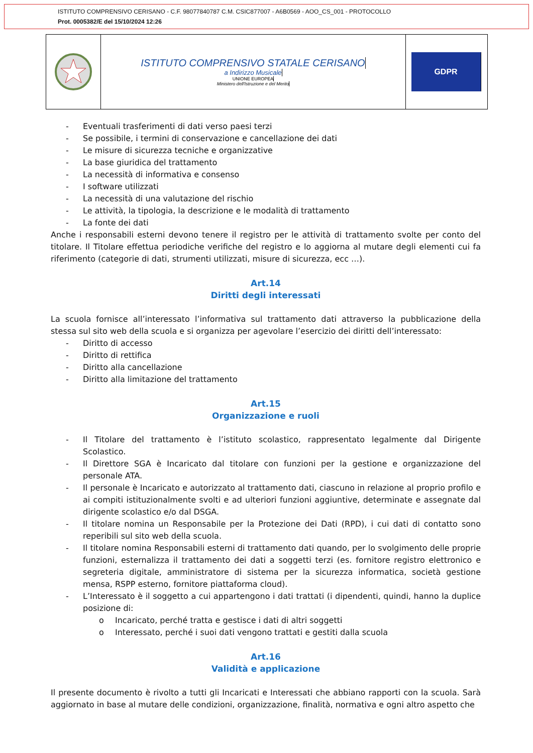ISTITUTO COMPRENSIVO CERISANO - C.F. 98077840787 C.M. CSIC877007 - A6B0569 - AOO_CS_001 - PROTOCOLLO
Prot. 0005382/E del 15/10/2024 12:26
ISTITUTO COMPRENSIVO STATALE CERISANO
a Indirizzo Musicale
UNIONE EUROPEA
Ministero dell'Istruzione e del Merito
GDPR
- Eventuali trasferimenti di dati verso paesi terzi
- Se possibile, i termini di conservazione e cancellazione dei dati
- Le misure di sicurezza tecniche e organizzative
- La base giuridica del trattamento
- La necessità di informativa e consenso
- I software utilizzati
- La necessità di una valutazione del rischio
- Le attività, la tipologia, la descrizione e le modalità di trattamento
- La fonte dei dati
Anche i responsabili esterni devono tenere il registro per le attività di trattamento svolte per conto del titolare. Il Titolare effettua periodiche verifiche del registro e lo aggiorna al mutare degli elementi cui fa riferimento (categorie di dati, strumenti utilizzati, misure di sicurezza, ecc …).
Art.14
Diritti degli interessati
La scuola fornisce all’interessato l’informativa sul trattamento dati attraverso la pubblicazione della stessa sul sito web della scuola e si organizza per agevolare l’esercizio dei diritti dell’interessato:
- Diritto di accesso
- Diritto di rettifica
- Diritto alla cancellazione
- Diritto alla limitazione del trattamento
Art.15
Organizzazione e ruoli
- Il Titolare del trattamento è l’istituto scolastico, rappresentato legalmente dal Dirigente Scolastico.
- Il Direttore SGA è Incaricato dal titolare con funzioni per la gestione e organizzazione del personale ATA.
- Il personale è Incaricato e autorizzato al trattamento dati, ciascuno in relazione al proprio profilo e ai compiti istituzionalmente svolti e ad ulteriori funzioni aggiuntive, determinate e assegnate dal dirigente scolastico e/o dal DSGA.
- Il titolare nomina un Responsabile per la Protezione dei Dati (RPD), i cui dati di contatto sono reperibili sul sito web della scuola.
- Il titolare nomina Responsabili esterni di trattamento dati quando, per lo svolgimento delle proprie funzioni, esternalizza il trattamento dei dati a soggetti terzi (es. fornitore registro elettronico e segreteria digitale, amministratore di sistema per la sicurezza informatica, società gestione mensa, RSPP esterno, fornitore piattaforma cloud).
- L’Interessato è il soggetto a cui appartengono i dati trattati (i dipendenti, quindi, hanno la duplice posizione di:
o Incaricato, perché tratta e gestisce i dati di altri soggetti
o Interessato, perché i suoi dati vengono trattati e gestiti dalla scuola
Art.16
Validità e applicazione
Il presente documento è rivolto a tutti gli Incaricati e Interessati che abbiano rapporti con la scuola. Sarà aggiornato in base al mutare delle condizioni, organizzazione, finalità, normativa e ogni altro aspetto che